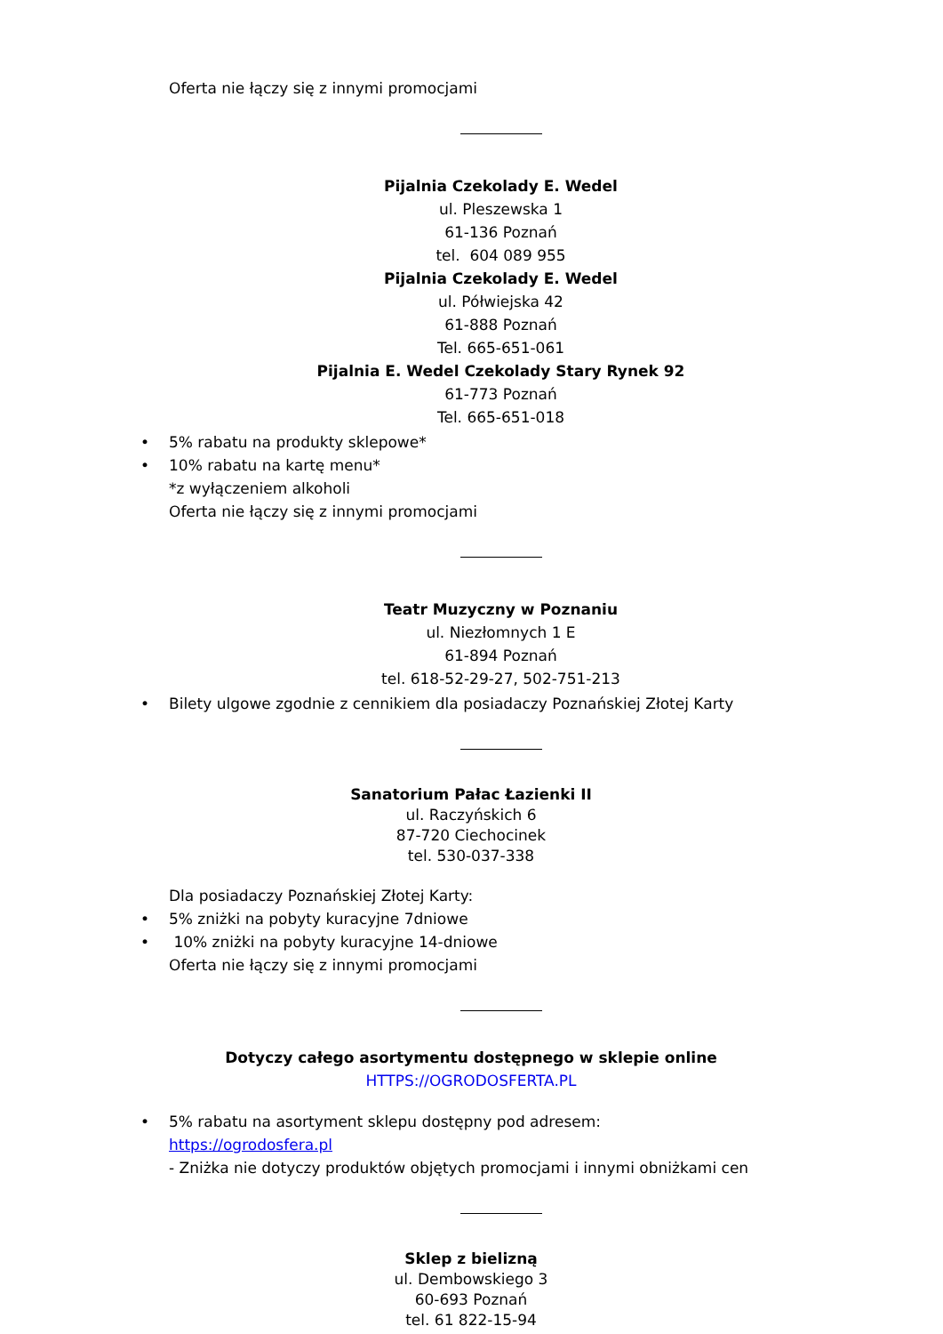Oferta nie łączy się z innymi promocjami
Pijalnia Czekolady E. Wedel
ul. Pleszewska 1
61-136 Poznań
tel. 604 089 955
Pijalnia Czekolady E. Wedel
ul. Półwiejska 42
61-888 Poznań
Tel. 665-651-061
Pijalnia E. Wedel Czekolady Stary Rynek 92
61-773 Poznań
Tel. 665-651-018
• 5% rabatu na produkty sklepowe*
• 10% rabatu na kartę menu*
*z wyłączeniem alkoholi
Oferta nie łączy się z innymi promocjami
Teatr Muzyczny w Poznaniu
ul. Niezłomnych 1 E
61-894 Poznań
tel. 618-52-29-27, 502-751-213
• Bilety ulgowe zgodnie z cennikiem dla posiadaczy Poznańskiej Złotej Karty
Sanatorium Pałac Łazienki II
ul. Raczyńskich 6
87-720 Ciechocinek
tel. 530-037-338
Dla posiadaczy Poznańskiej Złotej Karty:
• 5% zniżki na pobyty kuracyjne 7dniowe
• 10% zniżki na pobyty kuracyjne 14-dniowe
Oferta nie łączy się z innymi promocjami
Dotyczy całego asortymentu dostępnego w sklepie online
HTTPS://OGRODOSFERTA.PL
• 5% rabatu na asortyment sklepu dostępny pod adresem:
https://ogrodosfera.pl
- Zniżka nie dotyczy produktów objętych promocjami i innymi obniżkami cen
Sklep z bielizną
ul. Dembowskiego 3
60-693 Poznań
tel. 61 822-15-94